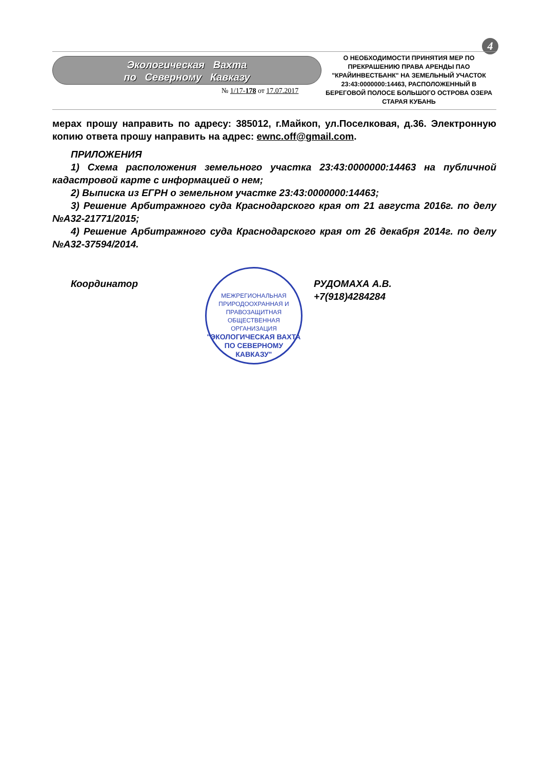4
Экологическая Вахта
по Северному Кавказу
№ 1/17-178 от 17.07.2017
О НЕОБХОДИМОСТИ ПРИНЯТИЯ МЕР ПО ПРЕКРАШЕНИЮ ПРАВА АРЕНДЫ ПАО "КРАЙИНВЕСТБАНК" НА ЗЕМЕЛЬНЫЙ УЧАСТОК 23:43:0000000:14463, РАСПОЛОЖЕННЫЙ В БЕРЕГОВОЙ ПОЛОСЕ БОЛЬШОГО ОСТРОВА ОЗЕРА СТАРАЯ КУБАНЬ
мерах прошу направить по адресу: 385012, г.Майкоп, ул.Поселковая, д.36. Электронную копию ответа прошу направить на адрес: ewnc.off@gmail.com.
ПРИЛОЖЕНИЯ
1) Схема расположения земельного участка 23:43:0000000:14463 на публичной кадастровой карте с информацией о нем;
2) Выписка из ЕГРН о земельном участке 23:43:0000000:14463;
3) Решение Арбитражного суда Краснодарского края от 21 августа 2016г. по делу №А32-21771/2015;
4) Решение Арбитражного суда Краснодарского края от 26 декабря 2014г. по делу №А32-37594/2014.
Координатор
МЕЖРЕГИОНАЛЬНАЯ ПРИРОДООХРАННАЯ И ПРАВОЗАЩИТНАЯ ОБЩЕСТВЕННАЯ ОРГАНИЗАЦИЯ
"ЭКОЛОГИЧЕСКАЯ ВАХТА ПО СЕВЕРНОМУ КАВКАЗУ"
РУДОМАХА А.В.
+7(918)4284284